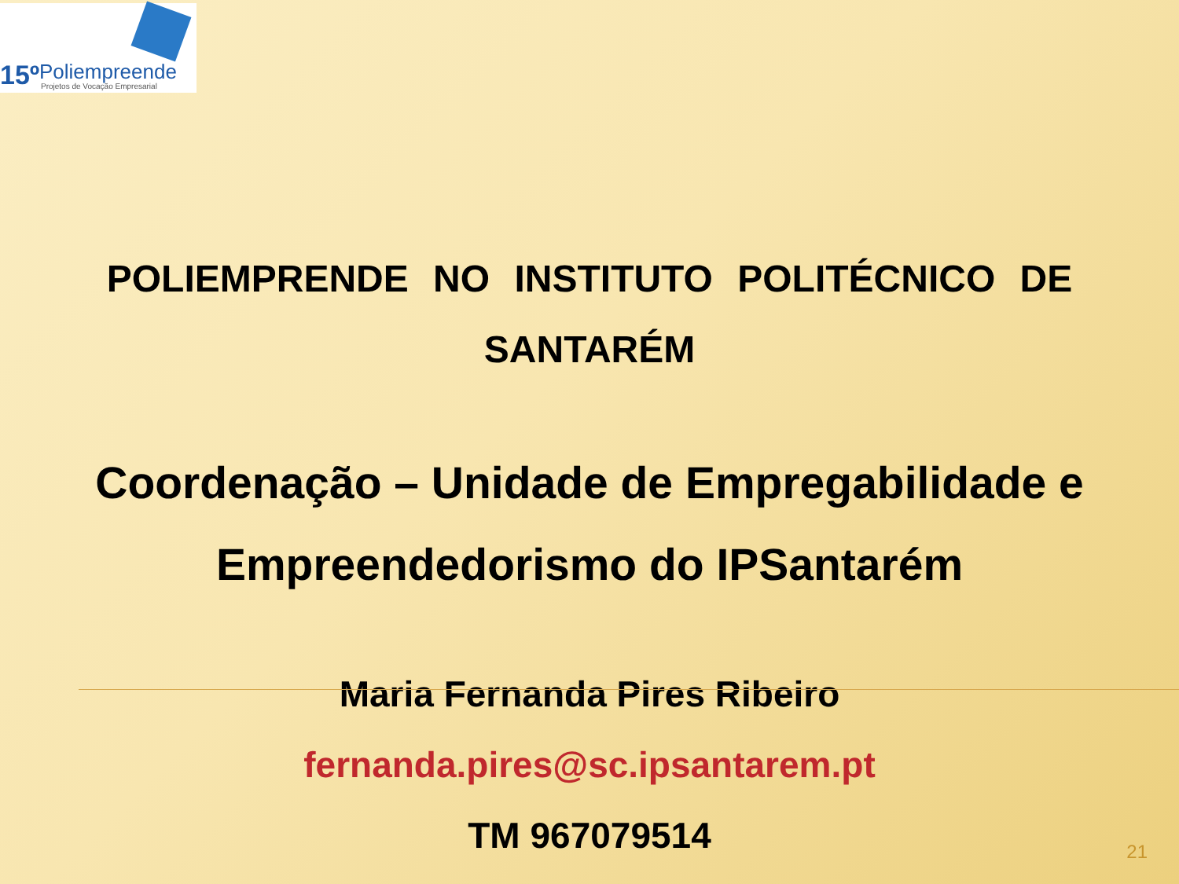15º Poliempreende
Projetos de Vocação Empresarial
POLIEMPRENDE NO INSTITUTO POLITÉCNICO DE
SANTARÉM
Coordenação – Unidade de Empregabilidade e
Empreendedorismo do IPSantarém
Maria Fernanda Pires Ribeiro
fernanda.pires@sc.ipsantarem.pt
TM 967079514
21